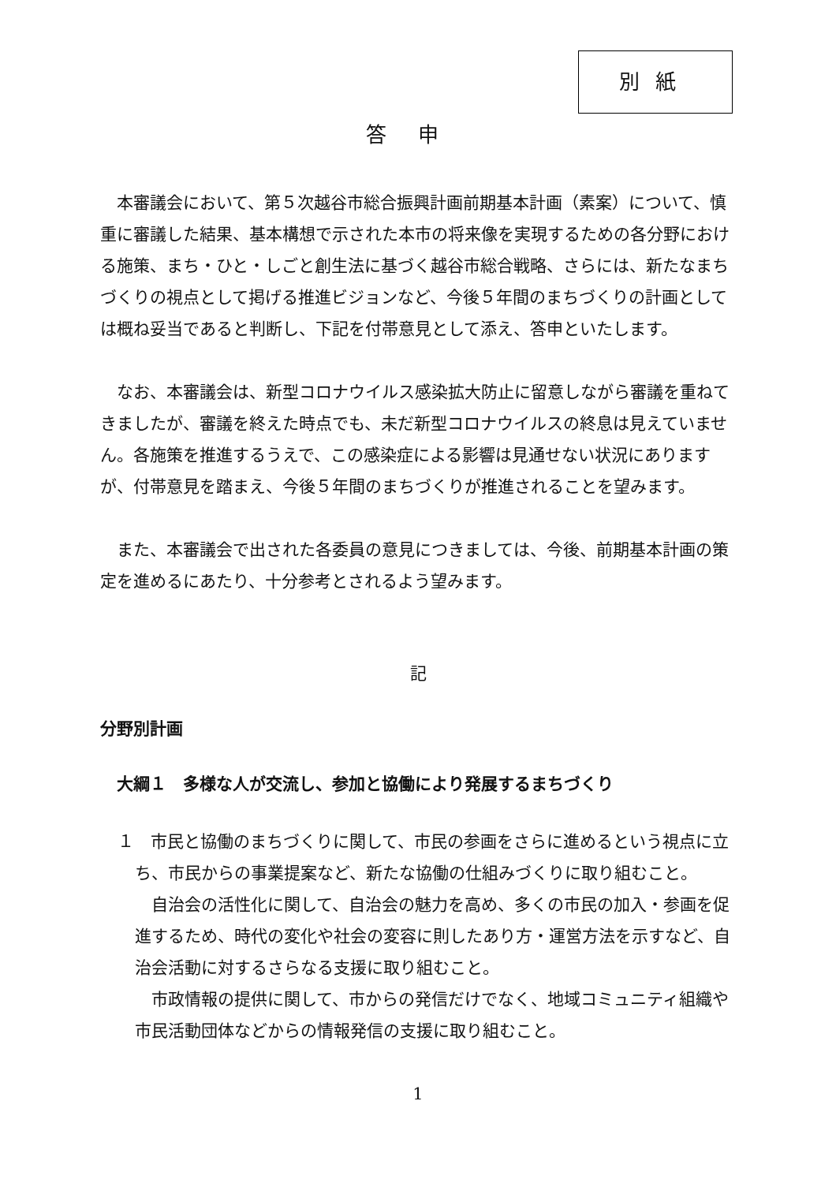別紙
答申
本審議会において、第５次越谷市総合振興計画前期基本計画（素案）について、慎重に審議した結果、基本構想で示された本市の将来像を実現するための各分野における施策、まち・ひと・しごと創生法に基づく越谷市総合戦略、さらには、新たなまちづくりの視点として掲げる推進ビジョンなど、今後５年間のまちづくりの計画としては概ね妥当であると判断し、下記を付帯意見として添え、答申といたします。
なお、本審議会は、新型コロナウイルス感染拡大防止に留意しながら審議を重ねてきましたが、審議を終えた時点でも、未だ新型コロナウイルスの終息は見えていません。各施策を推進するうえで、この感染症による影響は見通せない状況にありますが、付帯意見を踏まえ、今後５年間のまちづくりが推進されることを望みます。
また、本審議会で出された各委員の意見につきましては、今後、前期基本計画の策定を進めるにあたり、十分参考とされるよう望みます。
記
分野別計画
大綱１　多様な人が交流し、参加と協働により発展するまちづくり
１　市民と協働のまちづくりに関して、市民の参画をさらに進めるという視点に立ち、市民からの事業提案など、新たな協働の仕組みづくりに取り組むこと。
自治会の活性化に関して、自治会の魅力を高め、多くの市民の加入・参画を促進するため、時代の変化や社会の変容に則したあり方・運営方法を示すなど、自治会活動に対するさらなる支援に取り組むこと。
市政情報の提供に関して、市からの発信だけでなく、地域コミュニティ組織や市民活動団体などからの情報発信の支援に取り組むこと。
1